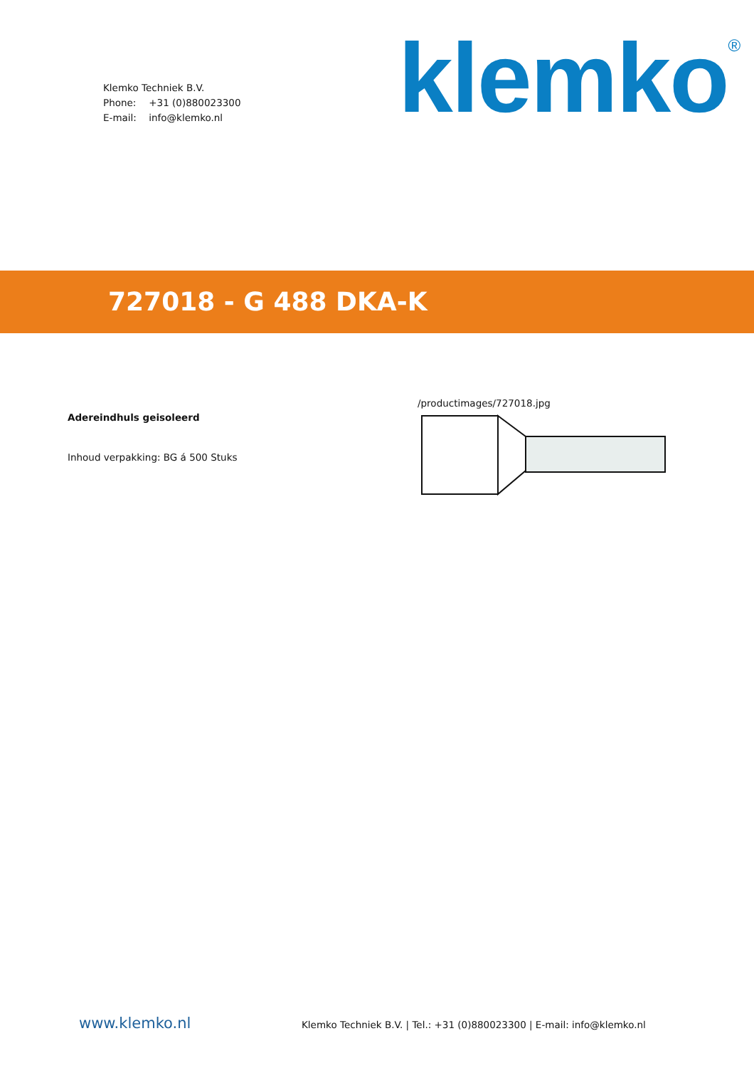Klemko Techniek B.V.
Phone: +31 (0)880023300
E-mail: info@klemko.nl
klemko<sup>®</sup>
727018 - G 488 DKA-K
Adereindhuls geisoleerd
Inhoud verpakking: BG á 500 Stuks
/productimages/727018.jpg
www.klemko.nl
Klemko Techniek B.V. | Tel.: +31 (0)880023300 | E-mail: info@klemko.nl